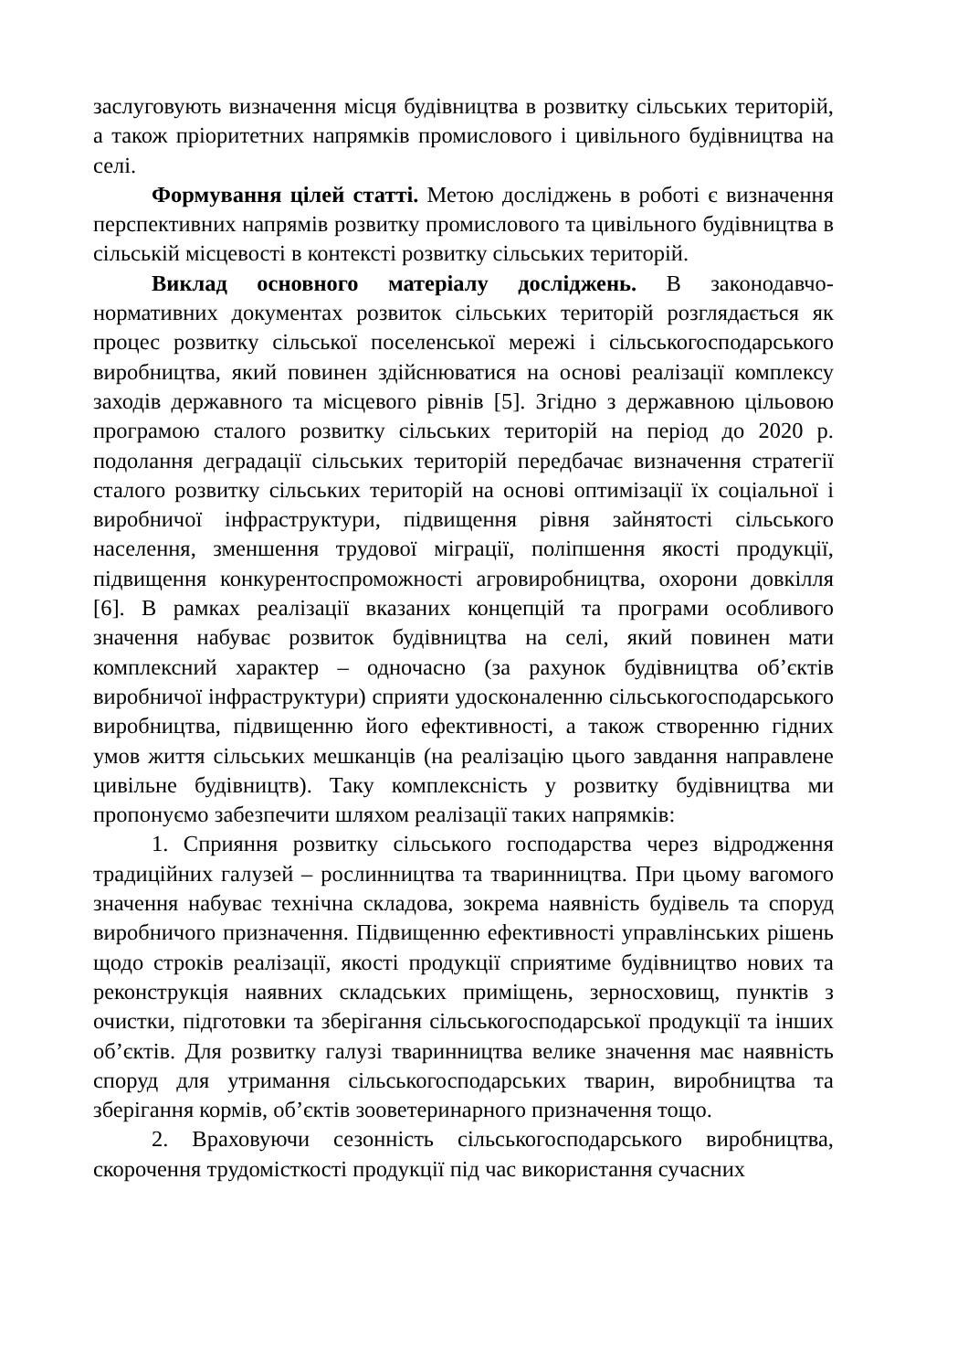заслуговують визначення місця будівництва в розвитку сільських територій, а також пріоритетних напрямків промислового і цивільного будівництва на селі.
Формування цілей статті. Метою досліджень в роботі є визначення перспективних напрямів розвитку промислового та цивільного будівництва в сільській місцевості в контексті розвитку сільських територій.
Виклад основного матеріалу досліджень. В законодавчо-нормативних документах розвиток сільських територій розглядається як процес розвитку сільської поселенської мережі і сільськогосподарського виробництва, який повинен здійснюватися на основі реалізації комплексу заходів державного та місцевого рівнів [5]. Згідно з державною цільовою програмою сталого розвитку сільських територій на період до 2020 р. подолання деградації сільських територій передбачає визначення стратегії сталого розвитку сільських територій на основі оптимізації їх соціальної і виробничої інфраструктури, підвищення рівня зайнятості сільського населення, зменшення трудової міграції, поліпшення якості продукції, підвищення конкурентоспроможності агровиробництва, охорони довкілля [6]. В рамках реалізації вказаних концепцій та програми особливого значення набуває розвиток будівництва на селі, який повинен мати комплексний характер – одночасно (за рахунок будівництва об’єктів виробничої інфраструктури) сприяти удосконаленню сільськогосподарського виробництва, підвищенню його ефективності, а також створенню гідних умов життя сільських мешканців (на реалізацію цього завдання направлене цивільне будівництв). Таку комплексність у розвитку будівництва ми пропонуємо забезпечити шляхом реалізації таких напрямків:
1. Сприяння розвитку сільського господарства через відродження традиційних галузей – рослинництва та тваринництва. При цьому вагомого значення набуває технічна складова, зокрема наявність будівель та споруд виробничого призначення. Підвищенню ефективності управлінських рішень щодо строків реалізації, якості продукції сприятиме будівництво нових та реконструкція наявних складських приміщень, зерносховищ, пунктів з очистки, підготовки та зберігання сільськогосподарської продукції та інших об’єктів. Для розвитку галузі тваринництва велике значення має наявність споруд для утримання сільськогосподарських тварин, виробництва та зберігання кормів, об’єктів зооветеринарного призначення тощо.
2. Враховуючи сезонність сільськогосподарського виробництва, скорочення трудомісткості продукції під час використання сучасних